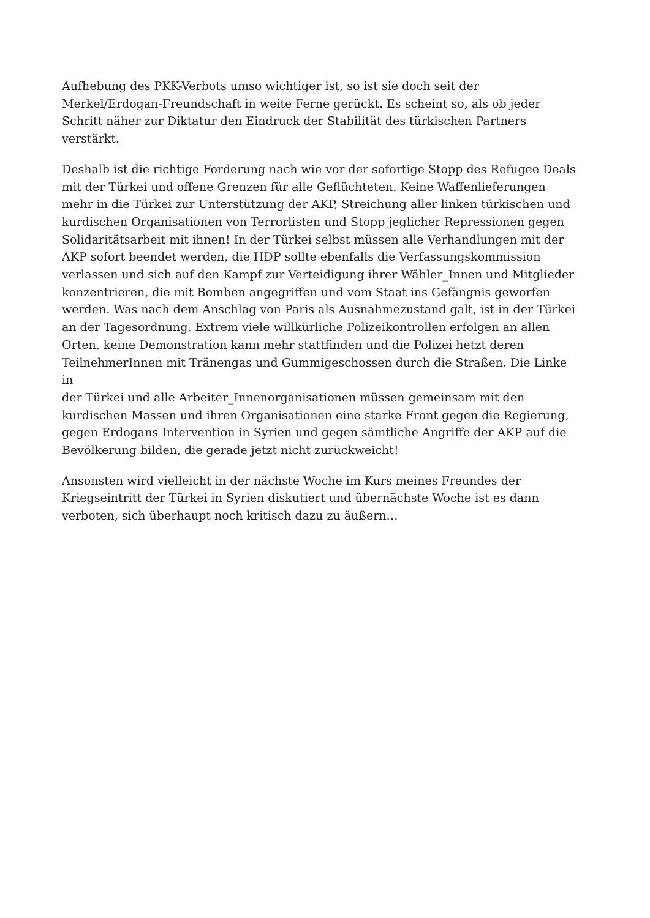Aufhebung des PKK-Verbots umso wichtiger ist, so ist sie doch seit der
Merkel/Erdogan-Freundschaft in weite Ferne gerückt. Es scheint so, als ob jeder
Schritt näher zur Diktatur den Eindruck der Stabilität des türkischen Partners
verstärkt.
Deshalb ist die richtige Forderung nach wie vor der sofortige Stopp des Refugee Deals
mit der Türkei und offene Grenzen für alle Geflüchteten. Keine Waffenlieferungen
mehr in die Türkei zur Unterstützung der AKP, Streichung aller linken türkischen und
kurdischen Organisationen von Terrorlisten und Stopp jeglicher Repressionen gegen
Solidaritätsarbeit mit ihnen! In der Türkei selbst müssen alle Verhandlungen mit der
AKP sofort beendet werden, die HDP sollte ebenfalls die Verfassungskommission
verlassen und sich auf den Kampf zur Verteidigung ihrer Wähler_Innen und Mitglieder
konzentrieren, die mit Bomben angegriffen und vom Staat ins Gefängnis geworfen
werden. Was nach dem Anschlag von Paris als Ausnahmezustand galt, ist in der Türkei
an der Tagesordnung. Extrem viele willkürliche Polizeikontrollen erfolgen an allen
Orten, keine Demonstration kann mehr stattfinden und die Polizei hetzt deren
TeilnehmerInnen mit Tränengas und Gummigeschossen durch die Straßen. Die Linke
in
der Türkei und alle Arbeiter_Innenorganisationen müssen gemeinsam mit den
kurdischen Massen und ihren Organisationen eine starke Front gegen die Regierung,
gegen Erdogans Intervention in Syrien und gegen sämtliche Angriffe der AKP auf die
Bevölkerung bilden, die gerade jetzt nicht zurückweicht!
Ansonsten wird vielleicht in der nächste Woche im Kurs meines Freundes der
Kriegseintritt der Türkei in Syrien diskutiert und übernächste Woche ist es dann
verboten, sich überhaupt noch kritisch dazu zu äußern…